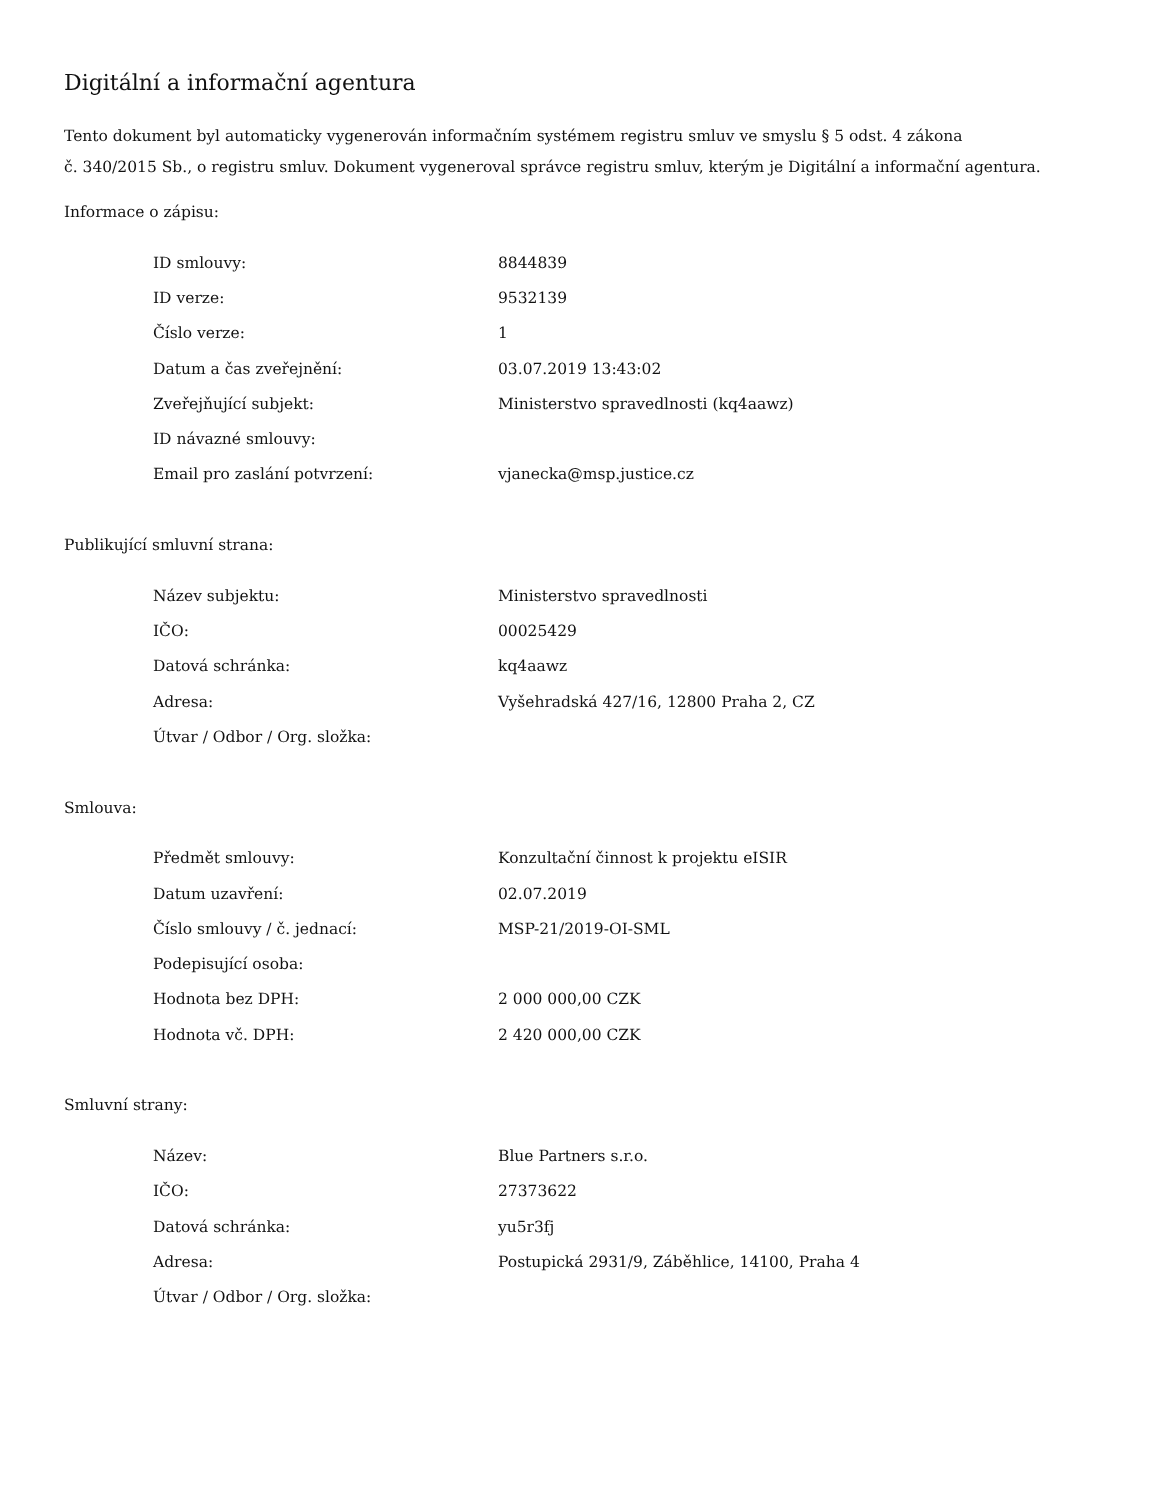Digitální a informační agentura
Tento dokument byl automaticky vygenerován informačním systémem registru smluv ve smyslu § 5 odst. 4 zákona
č. 340/2015 Sb., o registru smluv. Dokument vygeneroval správce registru smluv, kterým je Digitální a informační agentura.
Informace o zápisu:
| ID smlouvy: | 8844839 |
| ID verze: | 9532139 |
| Číslo verze: | 1 |
| Datum a čas zveřejnění: | 03.07.2019 13:43:02 |
| Zveřejňující subjekt: | Ministerstvo spravedlnosti (kq4aawz) |
| ID návazné smlouvy: | |
| Email pro zaslání potvrzení: | vjanecka@msp.justice.cz |
Publikující smluvní strana:
| Název subjektu: | Ministerstvo spravedlnosti |
| IČO: | 00025429 |
| Datová schránka: | kq4aawz |
| Adresa: | Vyšehradská 427/16, 12800 Praha 2, CZ |
| Útvar / Odbor / Org. složka: | |
Smlouva:
| Předmět smlouvy: | Konzultační činnost k projektu eISIR |
| Datum uzavření: | 02.07.2019 |
| Číslo smlouvy / č. jednací: | MSP-21/2019-OI-SML |
| Podepisující osoba: | |
| Hodnota bez DPH: | 2 000 000,00 CZK |
| Hodnota vč. DPH: | 2 420 000,00 CZK |
Smluvní strany:
| Název: | Blue Partners s.r.o. |
| IČO: | 27373622 |
| Datová schránka: | yu5r3fj |
| Adresa: | Postupická 2931/9, Záběhlice, 14100, Praha 4 |
| Útvar / Odbor / Org. složka: | |